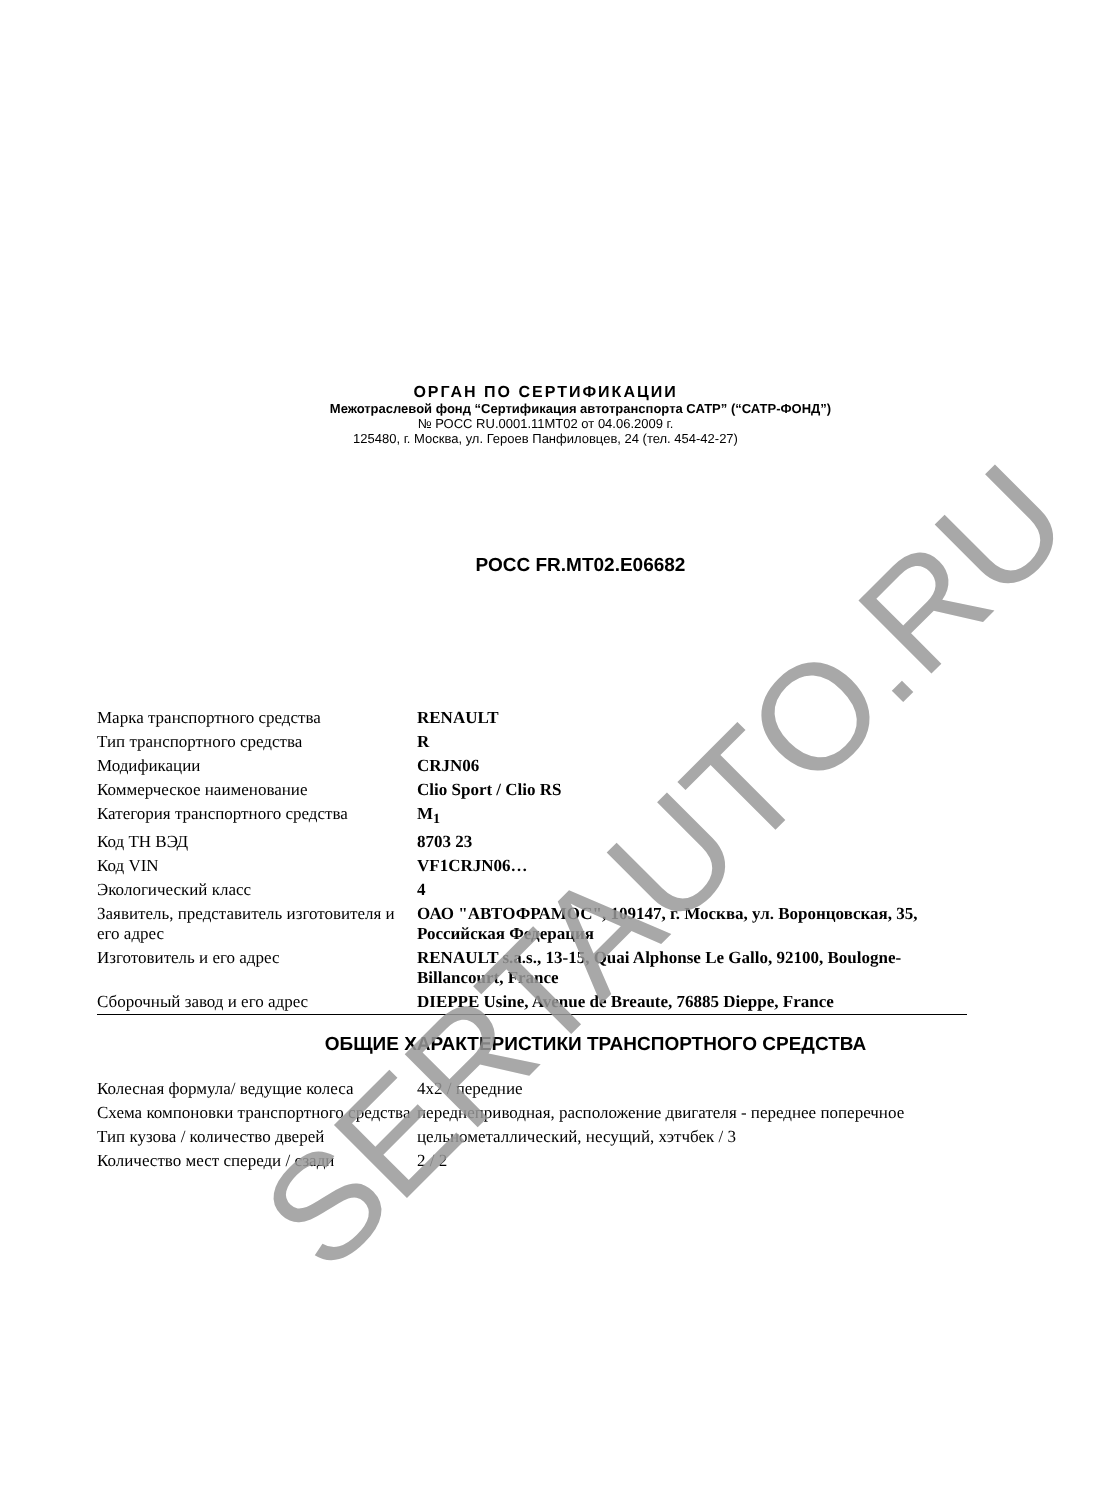ОРГАН ПО СЕРТИФИКАЦИИ
Межотраслевой фонд “Сертификация автотранспорта САТР” (“САТР-ФОНД”)
№ РОСС RU.0001.11МТ02 от 04.06.2009 г.
125480, г. Москва, ул. Героев Панфиловцев, 24 (тел. 454-42-27)
РОСС FR.MT02.E06682
| Марка транспортного средства | RENAULT |
| Тип транспортного средства | R |
| Модификации | CRJN06 |
| Коммерческое наименование | Clio Sport / Clio RS |
| Категория транспортного средства | M<sub>1</sub> |
| Код ТН ВЭД | 8703 23 |
| Код VIN | VF1CRJN06… |
| Экологический класс | 4 |
| Заявитель, представитель изготовителя и его адрес | ОАО "АВТОФРАМОС", 109147, г. Москва, ул. Воронцовская, 35, Российская Федерация |
| Изготовитель и его адрес | RENAULT s.a.s., 13-15, Quai Alphonse Le Gallo, 92100, Boulogne-Billancourt, France |
| Сборочный завод и его адрес | DIEPPE Usine, Avenue de Breaute, 76885 Dieppe, France |
ОБЩИЕ ХАРАКТЕРИСТИКИ ТРАНСПОРТНОГО СРЕДСТВА
| Колесная формула/ ведущие колеса | 4x2 / передние |
| Схема компоновки транспортного средства | переднеприводная, расположение двигателя - переднее поперечное |
| Тип кузова / количество дверей | цельнометаллический, несущий, хэтчбек / 3 |
| Количество мест спереди / сзади | 2 / 2 |
SERTAUTO.RU